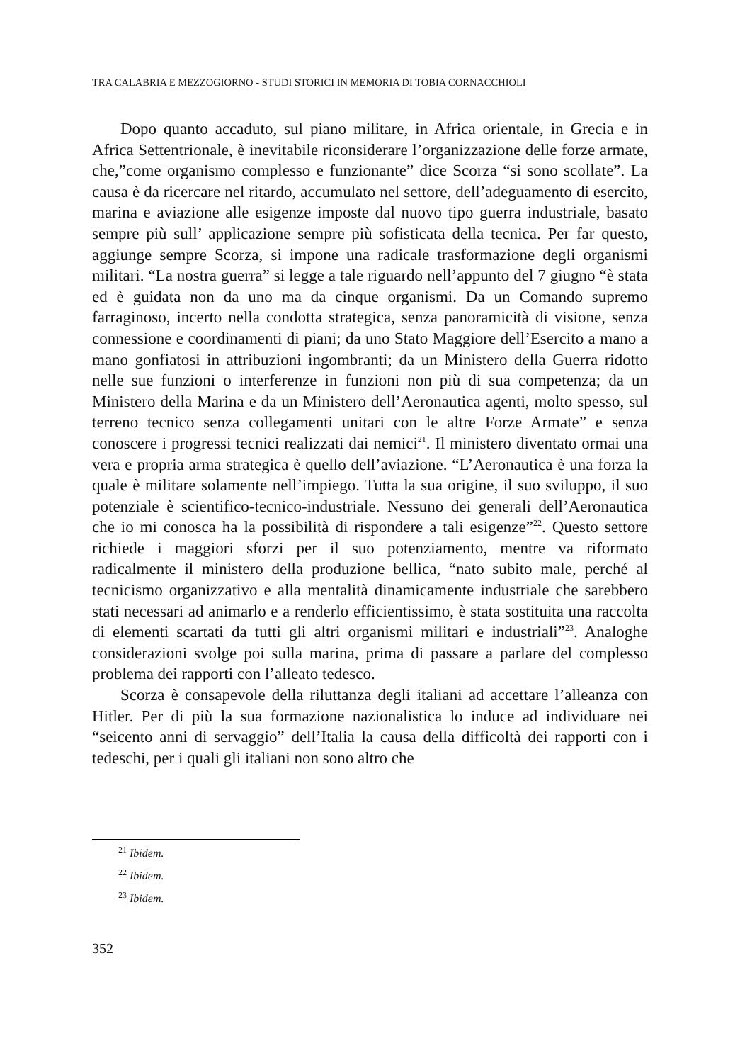TRA CALABRIA E MEZZOGIORNO - STUDI STORICI IN MEMORIA DI TOBIA CORNACCHIOLI
Dopo quanto accaduto, sul piano militare, in Africa orientale, in Grecia e in Africa Settentrionale, è inevitabile riconsiderare l’organizzazione delle forze armate, che,”come organismo complesso e funzionante” dice Scorza “si sono scollate”. La causa è da ricercare nel ritardo, accumulato nel settore, dell’adeguamento di esercito, marina e aviazione alle esigenze imposte dal nuovo tipo guerra industriale, basato sempre più sull’ applicazione sempre più sofisticata della tecnica. Per far questo, aggiunge sempre Scorza, si impone una radicale trasformazione degli organismi militari. “La nostra guerra” si legge a tale riguardo nell’appunto del 7 giugno “è stata ed è guidata non da uno ma da cinque organismi. Da un Comando supremo farraginoso, incerto nella condotta strategica, senza panoramicità di visione, senza connessione e coordinamenti di piani; da uno Stato Maggiore dell’Esercito a mano a mano gonfiatosi in attribuzioni ingombranti; da un Ministero della Guerra ridotto nelle sue funzioni o interferenze in funzioni non più di sua competenza; da un Ministero della Marina e da un Ministero dell’Aeronautica agenti, molto spesso, sul terreno tecnico senza collegamenti unitari con le altre Forze Armate” e senza conoscere i progressi tecnici realizzati dai nemici<sup>21</sup>. Il ministero diventato ormai una vera e propria arma strategica è quello dell’aviazione. “L’Aeronautica è una forza la quale è militare solamente nell’impiego. Tutta la sua origine, il suo sviluppo, il suo potenziale è scientifico-tecnico-industriale. Nessuno dei generali dell’Aeronautica che io mi conosca ha la possibilità di rispondere a tali esigenze”<sup>22</sup>. Questo settore richiede i maggiori sforzi per il suo potenziamento, mentre va riformato radicalmente il ministero della produzione bellica, “nato subito male, perché al tecnicismo organizzativo e alla mentalità dinamicamente industriale che sarebbero stati necessari ad animarlo e a renderlo efficientissimo, è stata sostituita una raccolta di elementi scartati da tutti gli altri organismi militari e industriali”<sup>23</sup>. Analoghe considerazioni svolge poi sulla marina, prima di passare a parlare del complesso problema dei rapporti con l’alleato tedesco.
Scorza è consapevole della riluttanza degli italiani ad accettare l’alleanza con Hitler. Per di più la sua formazione nazionalistica lo induce ad individuare nei “seicento anni di servaggio” dell’Italia la causa della difficoltà dei rapporti con i tedeschi, per i quali gli italiani non sono altro che
<sup>21</sup> Ibidem.
<sup>22</sup> Ibidem.
<sup>23</sup> Ibidem.
352